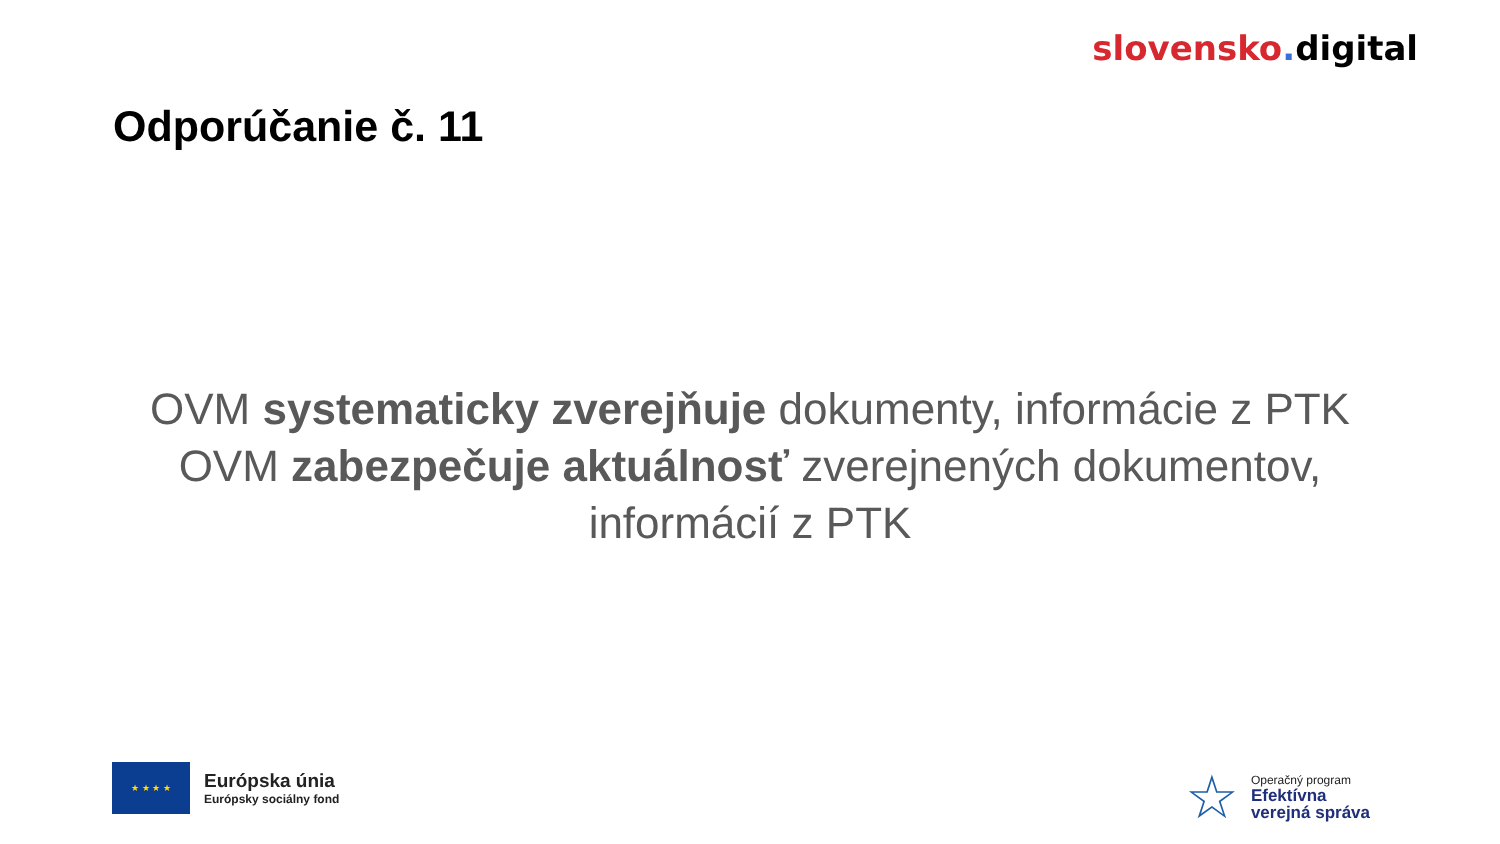slovensko. digital
Odporúčanie č. 11
OVM systematicky zverejňuje dokumenty, informácie z PTK
OVM zabezpečuje aktuálnosť zverejnených dokumentov, informácií z PTK
★ ★ ★ ★
Európska únia
Európsky sociálny fond
☆
Operačný program
Efektívna
verejná správa